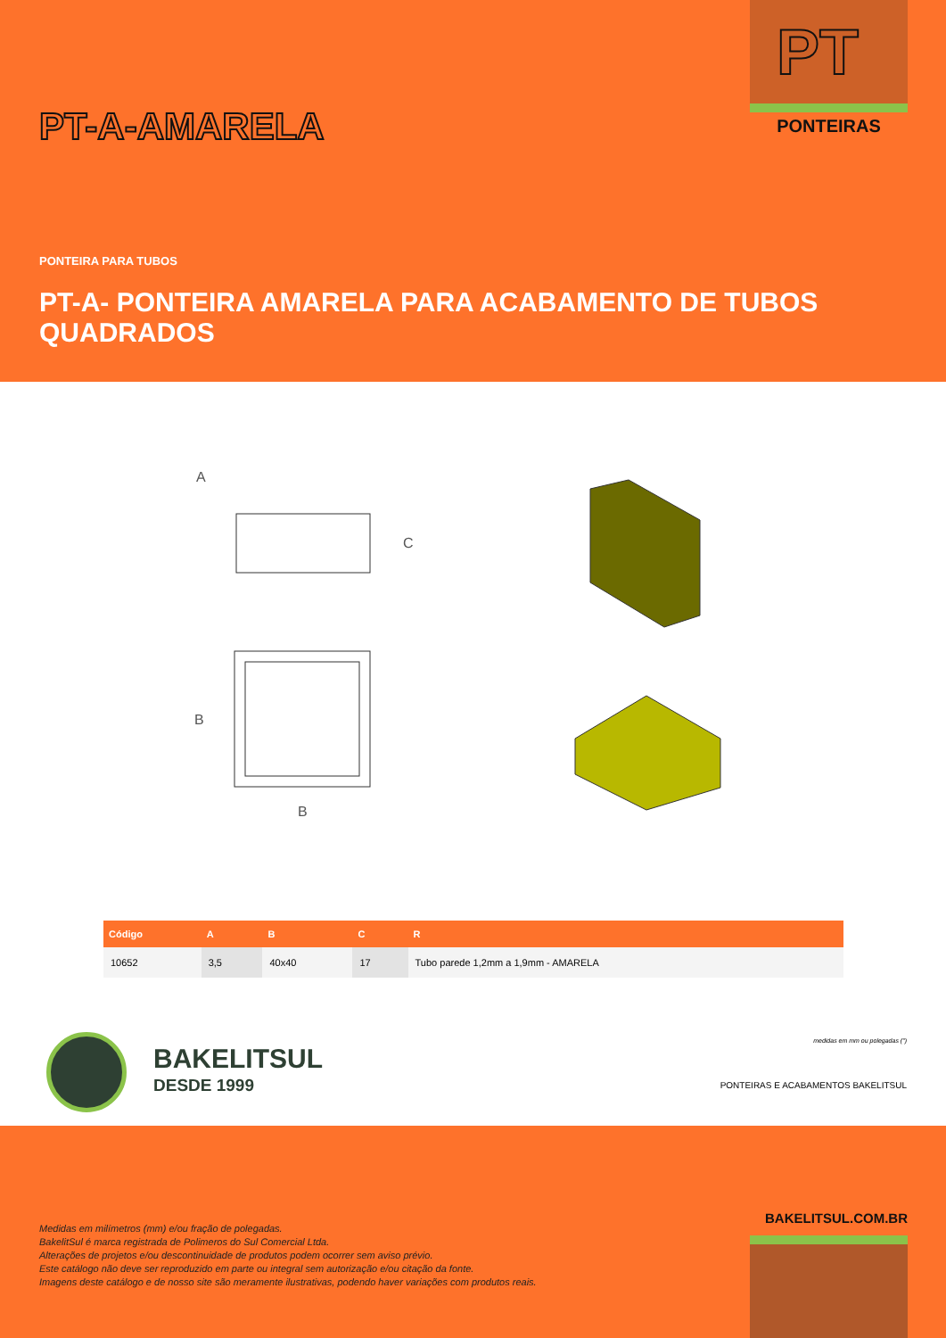PT
PONTEIRAS
PT-A-AMARELA
PONTEIRA PARA TUBOS
PT-A- PONTEIRA AMARELA PARA ACABAMENTO DE TUBOS QUADRADOS
A
C
B
B
| Código | A | B | C | R |
| --- | --- | --- | --- | --- |
| 10652 | 3,5 | 40x40 | 17 | Tubo parede 1,2mm a 1,9mm - AMARELA |
BAKELITSUL
DESDE 1999
medidas em mm ou polegadas (")
PONTEIRAS E ACABAMENTOS BAKELITSUL
BAKELITSUL.COM.BR
Medidas em milímetros (mm) e/ou fração de polegadas.
BakelitSul é marca registrada de Polimeros do Sul Comercial Ltda.
Alterações de projetos e/ou descontinuidade de produtos podem ocorrer sem aviso prévio.
Este catálogo não deve ser reproduzido em parte ou integral sem autorização e/ou citação da fonte.
Imagens deste catálogo e de nosso site são meramente ilustrativas, podendo haver variações com produtos reais.